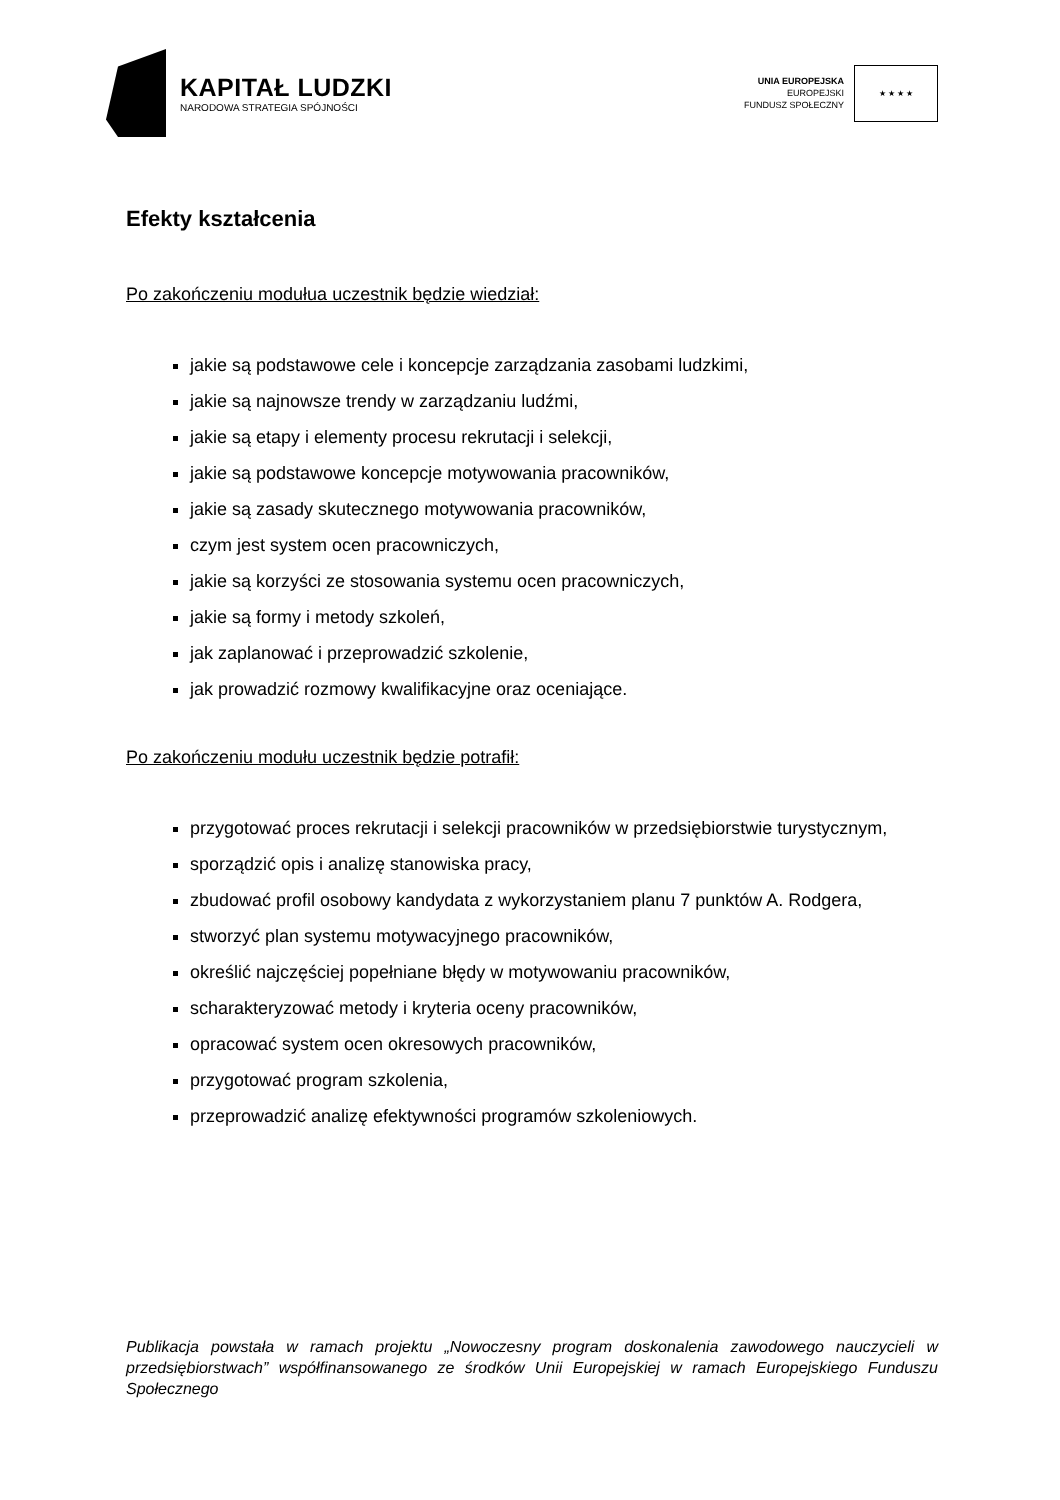KAPITAŁ LUDZKI
NARODOWA STRATEGIA SPÓJNOŚCI
UNIA EUROPEJSKA
EUROPEJSKI
FUNDUSZ SPOŁECZNY
★ ★ ★ ★
Efekty kształcenia
Po zakończeniu modułua uczestnik będzie wiedział:
jakie są podstawowe cele i koncepcje zarządzania zasobami ludzkimi,
jakie są najnowsze trendy w zarządzaniu ludźmi,
jakie są etapy i elementy procesu rekrutacji i selekcji,
jakie są podstawowe koncepcje motywowania pracowników,
jakie są zasady skutecznego motywowania pracowników,
czym jest system ocen pracowniczych,
jakie są korzyści ze stosowania systemu ocen pracowniczych,
jakie są formy i metody szkoleń,
jak zaplanować i przeprowadzić szkolenie,
jak prowadzić rozmowy kwalifikacyjne oraz oceniające.
Po zakończeniu modułu uczestnik będzie potrafił:
przygotować proces rekrutacji i selekcji pracowników w przedsiębiorstwie turystycznym,
sporządzić opis i analizę stanowiska pracy,
zbudować profil osobowy kandydata z wykorzystaniem planu 7 punktów A. Rodgera,
stworzyć plan systemu motywacyjnego pracowników,
określić najczęściej popełniane błędy w motywowaniu pracowników,
scharakteryzować metody i kryteria oceny pracowników,
opracować system ocen okresowych pracowników,
przygotować program szkolenia,
przeprowadzić analizę efektywności programów szkoleniowych.
Publikacja powstała w ramach projektu „Nowoczesny program doskonalenia zawodowego nauczycieli w przedsiębiorstwach” współfinansowanego ze środków Unii Europejskiej w ramach Europejskiego Funduszu Społecznego